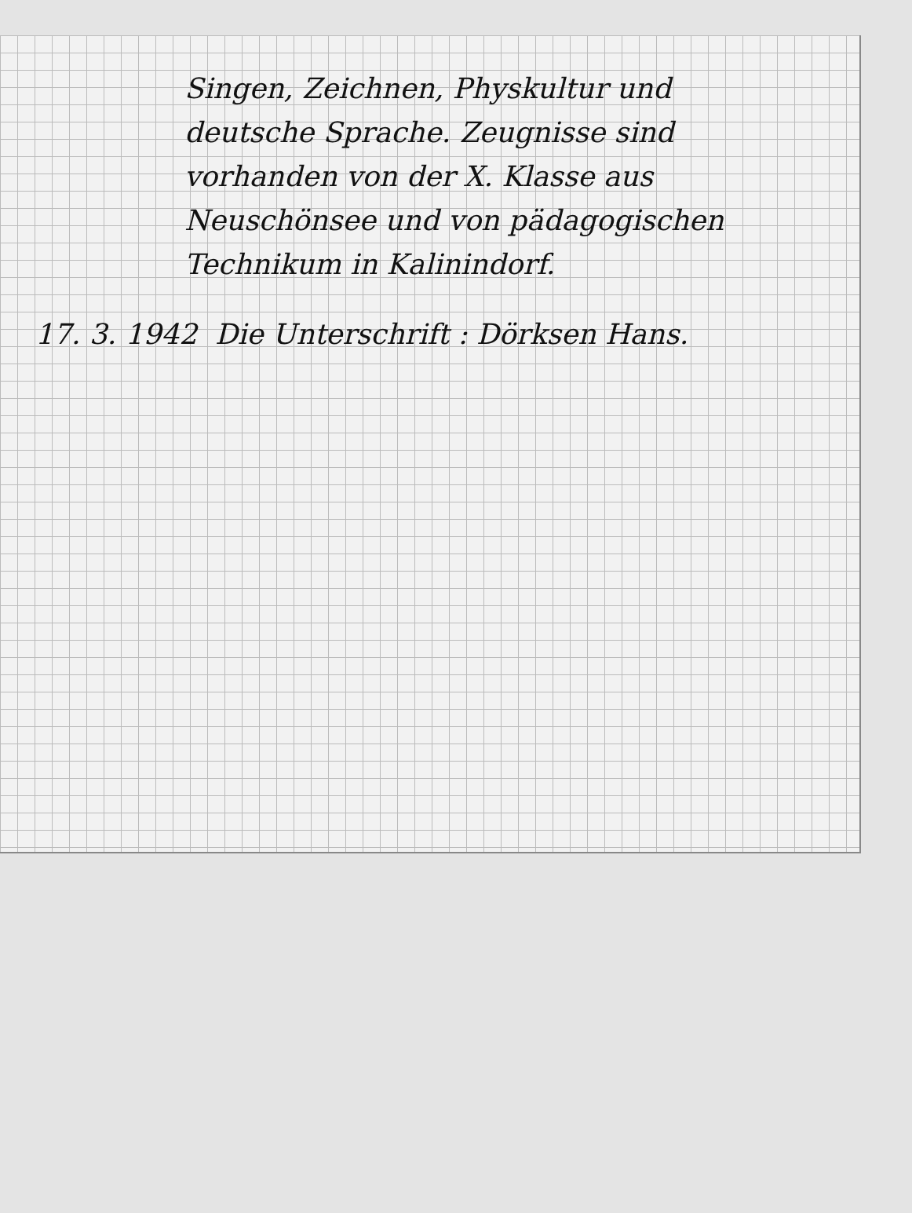Singen, Zeichnen, Physkultur und
deutsche Sprache. Zeugnisse sind
vorhanden von der X. Klasse aus
Neuschönsee und von pädagogischen
Technikum in Kalinindorf.
17. 3. 1942 Die Unterschrift : Dörksen Hans.